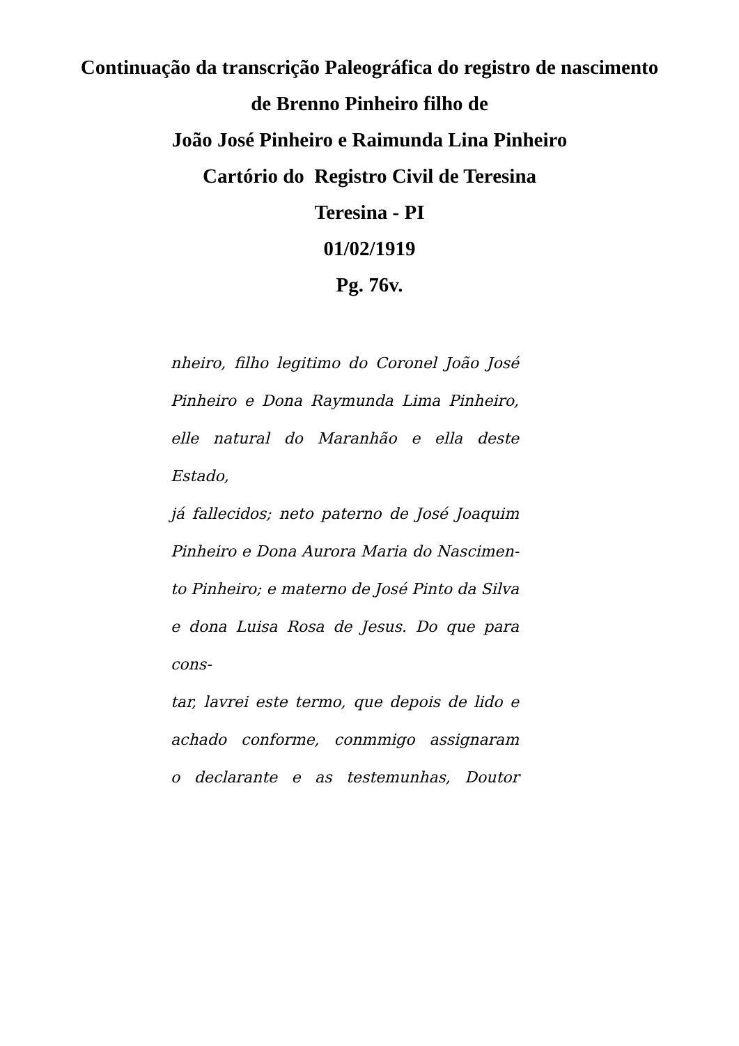Continuação da transcrição Paleográfica do registro de nascimento
de Brenno Pinheiro filho de
João José Pinheiro e Raimunda Lina Pinheiro
Cartório do Registro Civil de Teresina
Teresina - PI
01/02/1919
Pg. 76v.
nheiro, filho legitimo do Coronel João José
Pinheiro e Dona Raymunda Lima Pinheiro,
elle natural do Maranhão e ella deste Estado,
já fallecidos; neto paterno de José Joaquim
Pinheiro e Dona Aurora Maria do Nascimen-
to Pinheiro; e materno de José Pinto da Silva
e dona Luisa Rosa de Jesus. Do que para cons-
tar, lavrei este termo, que depois de lido e
achado conforme, conmmigo assignaram
o declarante e as testemunhas, Doutor